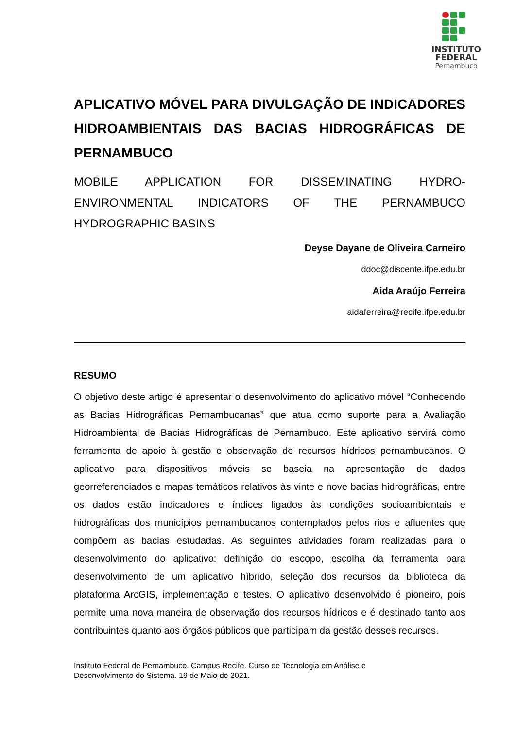INSTITUTO
FEDERAL
Pernambuco
APLICATIVO MÓVEL PARA DIVULGAÇÃO DE INDICADORES HIDROAMBIENTAIS DAS BACIAS HIDROGRÁFICAS DE PERNAMBUCO
MOBILE APPLICATION FOR DISSEMINATING HYDRO-ENVIRONMENTAL INDICATORS OF THE PERNAMBUCO HYDROGRAPHIC BASINS
Deyse Dayane de Oliveira Carneiro
ddoc@discente.ifpe.edu.br
Aida Araújo Ferreira
aidaferreira@recife.ifpe.edu.br
RESUMO
O objetivo deste artigo é apresentar o desenvolvimento do aplicativo móvel “Conhecendo as Bacias Hidrográficas Pernambucanas” que atua como suporte para a Avaliação Hidroambiental de Bacias Hidrográficas de Pernambuco. Este aplicativo servirá como ferramenta de apoio à gestão e observação de recursos hídricos pernambucanos. O aplicativo para dispositivos móveis se baseia na apresentação de dados georreferenciados e mapas temáticos relativos às vinte e nove bacias hidrográficas, entre os dados estão indicadores e índices ligados às condições socioambientais e hidrográficas dos municípios pernambucanos contemplados pelos rios e afluentes que compõem as bacias estudadas. As seguintes atividades foram realizadas para o desenvolvimento do aplicativo: definição do escopo, escolha da ferramenta para desenvolvimento de um aplicativo híbrido, seleção dos recursos da biblioteca da plataforma ArcGIS, implementação e testes. O aplicativo desenvolvido é pioneiro, pois permite uma nova maneira de observação dos recursos hídricos e é destinado tanto aos contribuintes quanto aos órgãos públicos que participam da gestão desses recursos.
Instituto Federal de Pernambuco. Campus Recife. Curso de Tecnologia em Análise e
Desenvolvimento do Sistema. 19 de Maio de 2021.